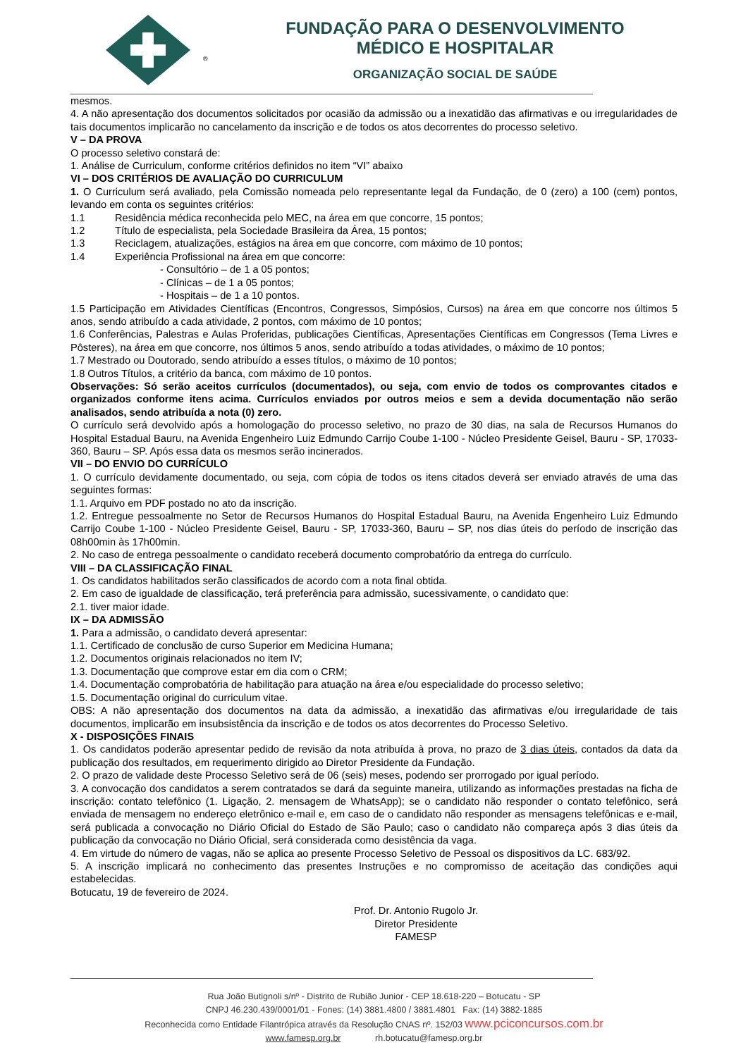®
FUNDAÇÃO PARA O DESENVOLVIMENTO
MÉDICO E HOSPITALAR
ORGANIZAÇÃO SOCIAL DE SAÚDE
mesmos.
4. A não apresentação dos documentos solicitados por ocasião da admissão ou a inexatidão das afirmativas e ou irregularidades de tais documentos implicarão no cancelamento da inscrição e de todos os atos decorrentes do processo seletivo.
V – DA PROVA
O processo seletivo constará de:
1. Análise de Curriculum, conforme critérios definidos no item “VI” abaixo
VI – DOS CRITÉRIOS DE AVALIAÇÃO DO CURRICULUM
1. O Curriculum será avaliado, pela Comissão nomeada pelo representante legal da Fundação, de 0 (zero) a 100 (cem) pontos, levando em conta os seguintes critérios:
1.1 Residência médica reconhecida pelo MEC, na área em que concorre, 15 pontos;
1.2 Título de especialista, pela Sociedade Brasileira da Área, 15 pontos;
1.3 Reciclagem, atualizações, estágios na área em que concorre, com máximo de 10 pontos;
1.4 Experiência Profissional na área em que concorre:
- Consultório – de 1 a 05 pontos;
- Clínicas – de 1 a 05 pontos;
- Hospitais – de 1 a 10 pontos.
1.5 Participação em Atividades Científicas (Encontros, Congressos, Simpósios, Cursos) na área em que concorre nos últimos 5 anos, sendo atribuído a cada atividade, 2 pontos, com máximo de 10 pontos;
1.6 Conferências, Palestras e Aulas Proferidas, publicações Científicas, Apresentações Científicas em Congressos (Tema Livres e Pôsteres), na área em que concorre, nos últimos 5 anos, sendo atribuído a todas atividades, o máximo de 10 pontos;
1.7 Mestrado ou Doutorado, sendo atribuído a esses títulos, o máximo de 10 pontos;
1.8 Outros Títulos, a critério da banca, com máximo de 10 pontos.
Observações: Só serão aceitos currículos (documentados), ou seja, com envio de todos os comprovantes citados e organizados conforme itens acima. Currículos enviados por outros meios e sem a devida documentação não serão analisados, sendo atribuída a nota (0) zero.
O currículo será devolvido após a homologação do processo seletivo, no prazo de 30 dias, na sala de Recursos Humanos do Hospital Estadual Bauru, na Avenida Engenheiro Luiz Edmundo Carrijo Coube 1-100 - Núcleo Presidente Geisel, Bauru - SP, 17033-360, Bauru – SP. Após essa data os mesmos serão incinerados.
VII – DO ENVIO DO CURRÍCULO
1. O currículo devidamente documentado, ou seja, com cópia de todos os itens citados deverá ser enviado através de uma das seguintes formas:
1.1. Arquivo em PDF postado no ato da inscrição.
1.2. Entregue pessoalmente no Setor de Recursos Humanos do Hospital Estadual Bauru, na Avenida Engenheiro Luiz Edmundo Carrijo Coube 1-100 - Núcleo Presidente Geisel, Bauru - SP, 17033-360, Bauru – SP, nos dias úteis do período de inscrição das 08h00min às 17h00min.
2. No caso de entrega pessoalmente o candidato receberá documento comprobatório da entrega do currículo.
VIII – DA CLASSIFICAÇÃO FINAL
1. Os candidatos habilitados serão classificados de acordo com a nota final obtida.
2. Em caso de igualdade de classificação, terá preferência para admissão, sucessivamente, o candidato que:
2.1. tiver maior idade.
IX – DA ADMISSÃO
1. Para a admissão, o candidato deverá apresentar:
1.1. Certificado de conclusão de curso Superior em Medicina Humana;
1.2. Documentos originais relacionados no item IV;
1.3. Documentação que comprove estar em dia com o CRM;
1.4. Documentação comprobatória de habilitação para atuação na área e/ou especialidade do processo seletivo;
1.5. Documentação original do curriculum vitae.
OBS: A não apresentação dos documentos na data da admissão, a inexatidão das afirmativas e/ou irregularidade de tais documentos, implicarão em insubsistência da inscrição e de todos os atos decorrentes do Processo Seletivo.
X - DISPOSIÇÕES FINAIS
1. Os candidatos poderão apresentar pedido de revisão da nota atribuída à prova, no prazo de 3 dias úteis, contados da data da publicação dos resultados, em requerimento dirigido ao Diretor Presidente da Fundação.
2. O prazo de validade deste Processo Seletivo será de 06 (seis) meses, podendo ser prorrogado por igual período.
3. A convocação dos candidatos a serem contratados se dará da seguinte maneira, utilizando as informações prestadas na ficha de inscrição: contato telefônico (1. Ligação, 2. mensagem de WhatsApp); se o candidato não responder o contato telefônico, será enviada de mensagem no endereço eletrônico e-mail e, em caso de o candidato não responder as mensagens telefônicas e e-mail, será publicada a convocação no Diário Oficial do Estado de São Paulo; caso o candidato não compareça após 3 dias úteis da publicação da convocação no Diário Oficial, será considerada como desistência da vaga.
4. Em virtude do número de vagas, não se aplica ao presente Processo Seletivo de Pessoal os dispositivos da LC. 683/92.
5. A inscrição implicará no conhecimento das presentes Instruções e no compromisso de aceitação das condições aqui estabelecidas.
Botucatu, 19 de fevereiro de 2024.
Prof. Dr. Antonio Rugolo Jr.
Diretor Presidente
FAMESP
Rua João Butignoli s/nº - Distrito de Rubião Junior - CEP 18.618-220 – Botucatu - SP
CNPJ 46.230.439/0001/01 - Fones: (14) 3881.4800 / 3881.4801 Fax: (14) 3882-1885
Reconhecida como Entidade Filantrópica através da Resolução CNAS nº. 152/03 www.pciconcursos.com.br
www.famesp.org.br rh.botucatu@famesp.org.br